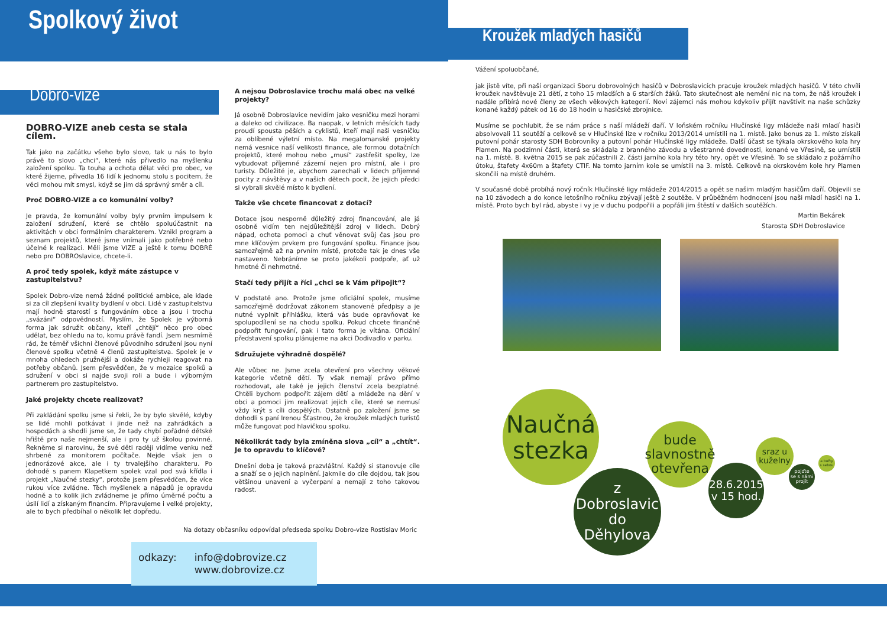Spolkový život
Dobro-vize
DOBRO-VIZE aneb cesta se stala cílem.
Tak jako na začátku všeho bylo slovo, tak u nás to bylo právě to slovo „chci“, které nás přivedlo na myšlenku založení spolku. Ta touha a ochota dělat věci pro obec, ve které žijeme, přivedla 16 lidí k jednomu stolu s pocitem, že věci mohou mít smysl, když se jim dá správný směr a cíl.
Proč DOBRO-VIZE a co komunální volby?
Je pravda, že komunální volby byly prvním impulsem k založení sdružení, které se chtělo spoluúčastnit na aktivitách v obci formálním charakterem. Vznikl program a seznam projektů, které jsme vnímali jako potřebné nebo účelné k realizaci. Měli jsme VIZE a ještě k tomu DOBRÉ nebo pro DOBROslavice, chcete-li.
A proč tedy spolek, když máte zástupce v zastupitelstvu?
Spolek Dobro-vize nemá žádné politické ambice, ale klade si za cíl zlepšení kvality bydlení v obci. Lidé v zastupitelstvu mají hodně starostí s fungováním obce a jsou i trochu „svázáni“ odpovědností. Myslím, že Spolek je výborná forma jak sdružit občany, kteří „chtějí“ něco pro obec udělat, bez ohledu na to, komu právě fandí. Jsem nesmírně rád, že téměř všichni členové původního sdružení jsou nyní členové spolku včetně 4 členů zastupitelstva. Spolek je v mnoha ohledech pružnější a dokáže rychleji reagovat na potřeby občanů. Jsem přesvědčen, že v mozaice spolků a sdružení v obci si najde svoji roli a bude i výborným partnerem pro zastupitelstvo.
Jaké projekty chcete realizovat?
Při zakládání spolku jsme si řekli, že by bylo skvělé, kdyby se lidé mohli potkávat i jinde než na zahrádkách a hospodách a shodli jsme se, že tady chybí pořádné dětské hřiště pro naše nejmenší, ale i pro ty už školou povinné. Řekněme si narovinu, že své děti raději vidíme venku než shrbené za monitorem počítače. Nejde však jen o jednorázové akce, ale i ty trvalejšího charakteru. Po dohodě s panem Klapetkem spolek vzal pod svá křídla i projekt „Naučné stezky“, protože jsem přesvědčen, že více rukou více zvládne. Těch myšlenek a nápadů je opravdu hodně a to kolik jich zvládneme je přímo úměrné počtu a úsilí lidí a získaným financím. Připravujeme i velké projekty, ale to bych předbíhal o několik let dopředu.
A nejsou Dobroslavice trochu malá obec na velké projekty?
Já osobně Dobroslavice nevidím jako vesničku mezi horami a daleko od civilizace. Ba naopak, v letních měsících tady proudí spousta pěších a cyklistů, kteří mají naši vesničku za oblíbené výletní místo. Na megalomanské projekty nemá vesnice naší velikosti finance, ale formou dotačních projektů, které mohou nebo „musí“ zastřešit spolky, lze vybudovat příjemné zázemí nejen pro místní, ale i pro turisty. Důležité je, abychom zanechali v lidech příjemné pocity z návštěvy a v našich dětech pocit, že jejich předci si vybrali skvělé místo k bydlení.
Takže vše chcete financovat z dotací?
Dotace jsou nesporně důležitý zdroj financování, ale já osobně vidím ten nejdůležitější zdroj v lidech. Dobrý nápad, ochota pomoci a chuť věnovat svůj čas jsou pro mne klíčovým prvkem pro fungování spolku. Finance jsou samozřejmě až na prvním místě, protože tak je dnes vše nastaveno. Nebráníme se proto jakékoli podpoře, ať už hmotné či nehmotné.
Stačí tedy přijít a říci „chci se k Vám připojit“?
V podstatě ano. Protože jsme oficiální spolek, musíme samozřejmě dodržovat zákonem stanovené předpisy a je nutné vyplnit přihlášku, která vás bude opravňovat ke spolupodílení se na chodu spolku. Pokud chcete finančně podpořit fungování, pak i tato forma je vítána. Oficiální představení spolku plánujeme na akci Dodivadlo v parku.
Sdružujete výhradně dospělé?
Ale vůbec ne. Jsme zcela otevření pro všechny věkové kategorie včetně dětí. Ty však nemají právo přímo rozhodovat, ale také je jejich členství zcela bezplatné. Chtěli bychom podpořit zájem dětí a mládeže na dění v obci a pomoci jim realizovat jejich cíle, které se nemusí vždy krýt s cíli dospělých. Ostatně po založení jsme se dohodli s paní Irenou Šťastnou, že kroužek mladých turistů může fungovat pod hlavičkou spolku.
Několikrát tady byla zmíněna slova „cíl“ a „chtít“. Je to opravdu to klíčové?
Dnešní doba je taková prazvláštní. Každý si stanovuje cíle a snaží se o jejich naplnění. Jakmile do cíle dojdou, tak jsou většinou unavení a vyčerpaní a nemají z toho takovou radost.
Na dotazy občasníku odpovídal předseda spolku Dobro-vize Rostislav Moric
odkazy: info@dobrovize.cz
www.dobrovize.cz
Kroužek mladých hasičů
Vážení spoluobčané,
jak jistě víte, při naší organizaci Sboru dobrovolných hasičů v Dobroslavicích pracuje kroužek mladých hasičů. V této chvíli kroužek navštěvuje 21 dětí, z toho 15 mladších a 6 starších žáků. Tato skutečnost ale nemění nic na tom, že náš kroužek i nadále přibírá nové členy ze všech věkových kategorií. Noví zájemci nás mohou kdykoliv přijít navštívit na naše schůzky konané každý pátek od 16 do 18 hodin u hasičské zbrojnice.
Musíme se pochlubit, že se nám práce s naší mládeží daří. V loňském ročníku Hlučínské ligy mládeže naši mladí hasiči absolvovali 11 soutěží a celkově se v Hlučínské lize v ročníku 2013/2014 umístili na 1. místě. Jako bonus za 1. místo získali putovní pohár starosty SDH Bobrovníky a putovní pohár Hlučínské ligy mládeže. Další účast se týkala okrskového kola hry Plamen. Na podzimní části, která se skládala z branného závodu a všestranné dovednosti, konané ve Vřesině, se umístili na 1. místě. 8. května 2015 se pak zúčastnili 2. části jarního kola hry této hry, opět ve Vřesině. To se skládalo z požárního útoku, štafety 4x60m a štafety CTIF. Na tomto jarním kole se umístili na 3. místě. Celkově na okrskovém kole hry Plamen skončili na místě druhém.
V současné době probíhá nový ročník Hlučínské ligy mládeže 2014/2015 a opět se našim mladým hasičům daří. Objevili se na 10 závodech a do konce letošního ročníku zbývají ještě 2 soutěže. V průběžném hodnocení jsou naši mladí hasiči na 1. místě. Proto bych byl rád, abyste i vy je v duchu podpořili a popřáli jim štěstí v dalších soutěžích.
Martin Bekárek
Starosta SDH Dobroslavice
Naučná
stezka
z
Dobroslavic
do
Děhylova
bude
slavnostně
otevřena
28.6.2015
v 15 hod.
sraz u
kuželny
pojďte
se s námi
projít
a buřty
s sebou